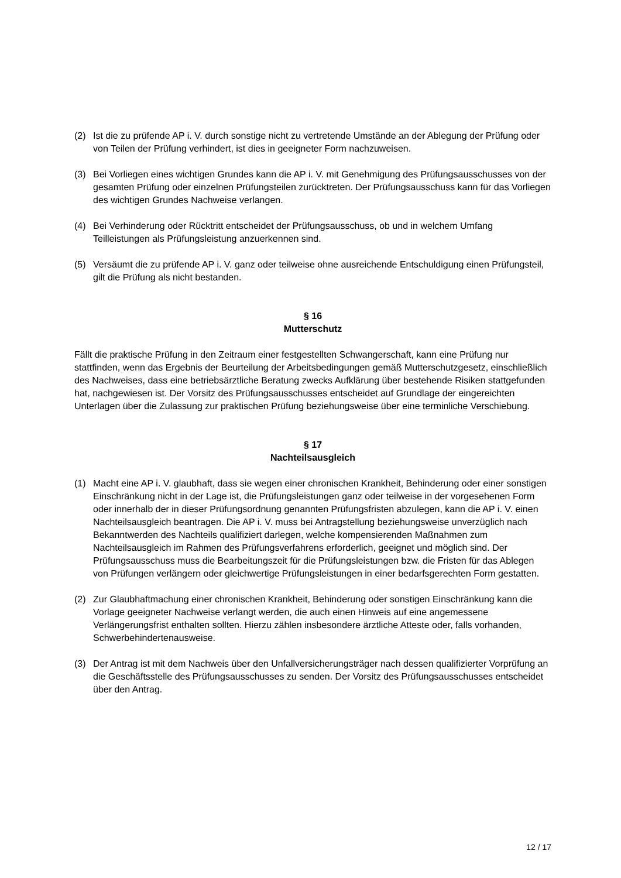(2) Ist die zu prüfende AP i. V. durch sonstige nicht zu vertretende Umstände an der Ablegung der Prüfung oder von Teilen der Prüfung verhindert, ist dies in geeigneter Form nachzuweisen.
(3) Bei Vorliegen eines wichtigen Grundes kann die AP i. V. mit Genehmigung des Prüfungsausschusses von der gesamten Prüfung oder einzelnen Prüfungsteilen zurücktreten. Der Prüfungsausschuss kann für das Vorliegen des wichtigen Grundes Nachweise verlangen.
(4) Bei Verhinderung oder Rücktritt entscheidet der Prüfungsausschuss, ob und in welchem Umfang Teilleistungen als Prüfungsleistung anzuerkennen sind.
(5) Versäumt die zu prüfende AP i. V. ganz oder teilweise ohne ausreichende Entschuldigung einen Prüfungsteil, gilt die Prüfung als nicht bestanden.
§ 16
Mutterschutz
Fällt die praktische Prüfung in den Zeitraum einer festgestellten Schwangerschaft, kann eine Prüfung nur stattfinden, wenn das Ergebnis der Beurteilung der Arbeitsbedingungen gemäß Mutterschutzgesetz, einschließlich des Nachweises, dass eine betriebsärztliche Beratung zwecks Aufklärung über bestehende Risiken stattgefunden hat, nachgewiesen ist. Der Vorsitz des Prüfungsausschusses entscheidet auf Grundlage der eingereichten Unterlagen über die Zulassung zur praktischen Prüfung beziehungsweise über eine terminliche Verschiebung.
§ 17
Nachteilsausgleich
(1) Macht eine AP i. V. glaubhaft, dass sie wegen einer chronischen Krankheit, Behinderung oder einer sonstigen Einschränkung nicht in der Lage ist, die Prüfungsleistungen ganz oder teilweise in der vorgesehenen Form oder innerhalb der in dieser Prüfungsordnung genannten Prüfungsfristen abzulegen, kann die AP i. V. einen Nachteilsausgleich beantragen. Die AP i. V. muss bei Antragstellung beziehungsweise unverzüglich nach Bekanntwerden des Nachteils qualifiziert darlegen, welche kompensierenden Maßnahmen zum Nachteilsausgleich im Rahmen des Prüfungsverfahrens erforderlich, geeignet und möglich sind. Der Prüfungsausschuss muss die Bearbeitungszeit für die Prüfungsleistungen bzw. die Fristen für das Ablegen von Prüfungen verlängern oder gleichwertige Prüfungsleistungen in einer bedarfsgerechten Form gestatten.
(2) Zur Glaubhaftmachung einer chronischen Krankheit, Behinderung oder sonstigen Einschränkung kann die Vorlage geeigneter Nachweise verlangt werden, die auch einen Hinweis auf eine angemessene Verlängerungsfrist enthalten sollten. Hierzu zählen insbesondere ärztliche Atteste oder, falls vorhanden, Schwerbehindertenausweise.
(3) Der Antrag ist mit dem Nachweis über den Unfallversicherungsträger nach dessen qualifizierter Vorprüfung an die Geschäftsstelle des Prüfungsausschusses zu senden. Der Vorsitz des Prüfungsausschusses entscheidet über den Antrag.
12 / 17